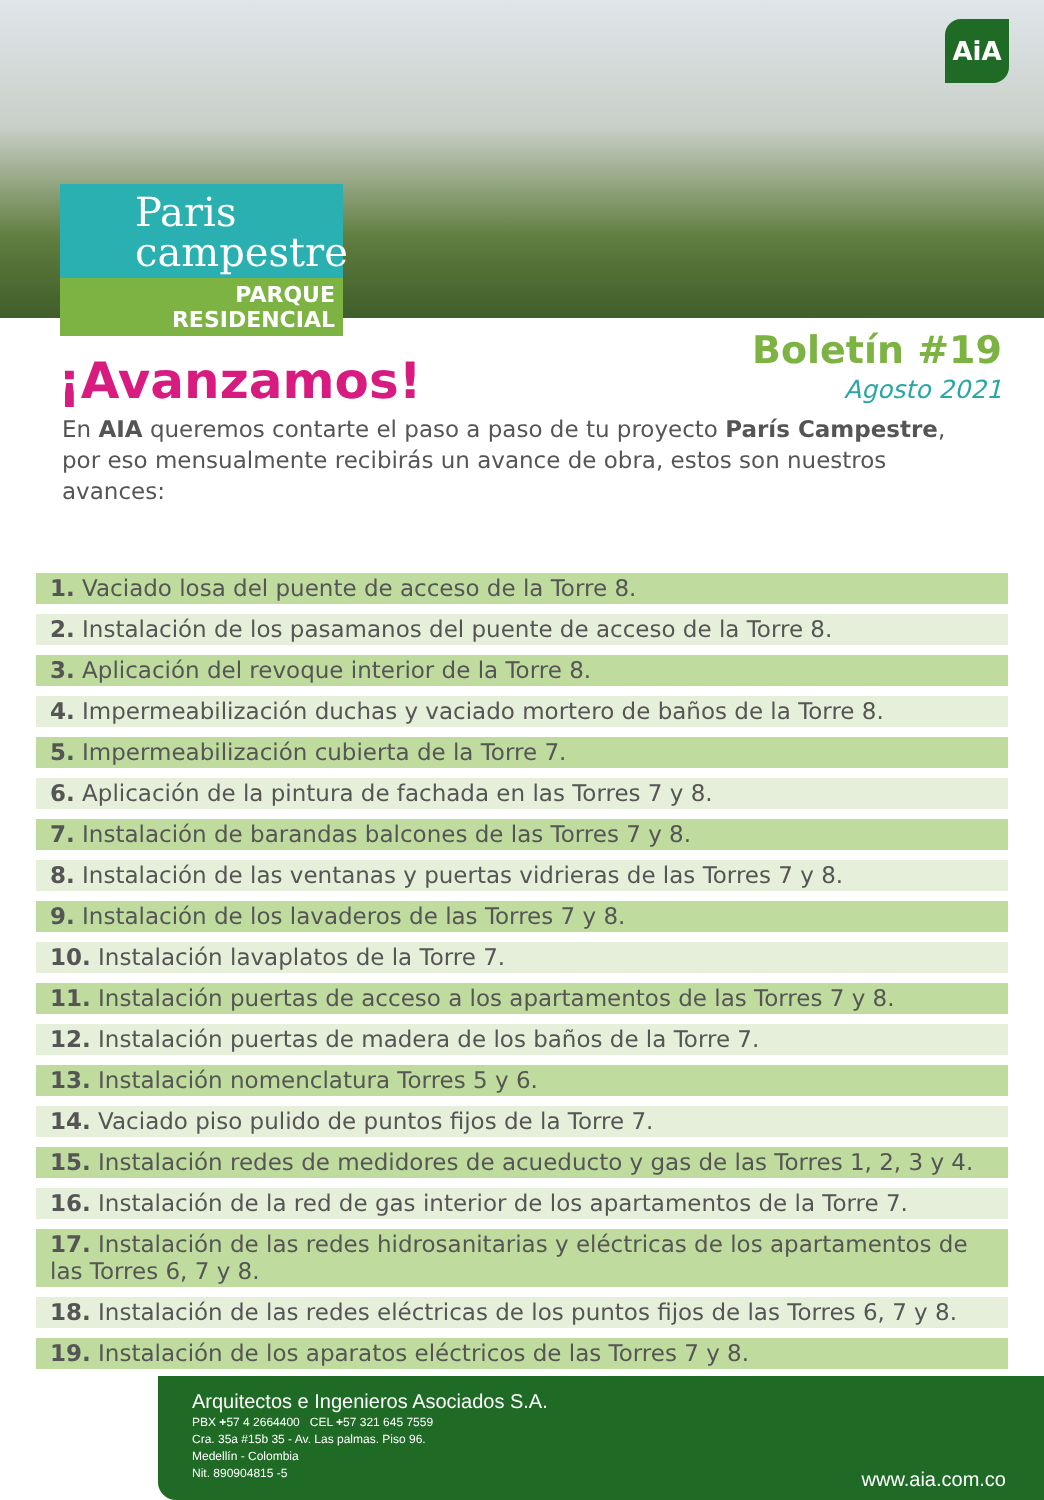Paris
campestre
PARQUE RESIDENCIAL
AiA
¡Avanzamos!
Boletín #19
Agosto 2021
En AIA queremos contarte el paso a paso de tu proyecto París Campestre, por eso mensualmente recibirás un avance de obra, estos son nuestros avances:
1. Vaciado losa del puente de acceso de la Torre 8.
2. Instalación de los pasamanos del puente de acceso de la Torre 8.
3. Aplicación del revoque interior de la Torre 8.
4. Impermeabilización duchas y vaciado mortero de baños de la Torre 8.
5. Impermeabilización cubierta de la Torre 7.
6. Aplicación de la pintura de fachada en las Torres 7 y 8.
7. Instalación de barandas balcones de las Torres 7 y 8.
8. Instalación de las ventanas y puertas vidrieras de las Torres 7 y 8.
9. Instalación de los lavaderos de las Torres 7 y 8.
10. Instalación lavaplatos de la Torre 7.
11. Instalación puertas de acceso a los apartamentos de las Torres 7 y 8.
12. Instalación puertas de madera de los baños de la Torre 7.
13. Instalación nomenclatura Torres 5 y 6.
14. Vaciado piso pulido de puntos fijos de la Torre 7.
15. Instalación redes de medidores de acueducto y gas de las Torres 1, 2, 3 y 4.
16. Instalación de la red de gas interior de los apartamentos de la Torre 7.
17. Instalación de las redes hidrosanitarias y eléctricas de los apartamentos de las Torres 6, 7 y 8.
18. Instalación de las redes eléctricas de los puntos fijos de las Torres 6, 7 y 8.
19. Instalación de los aparatos eléctricos de las Torres 7 y 8.
Arquitectos e Ingenieros Asociados S.A.
PBX +57 4 2664400 CEL +57 321 645 7559
Cra. 35a #15b 35 - Av. Las palmas. Piso 96.
Medellín - Colombia
Nit. 890904815 -5
www.aia.com.co